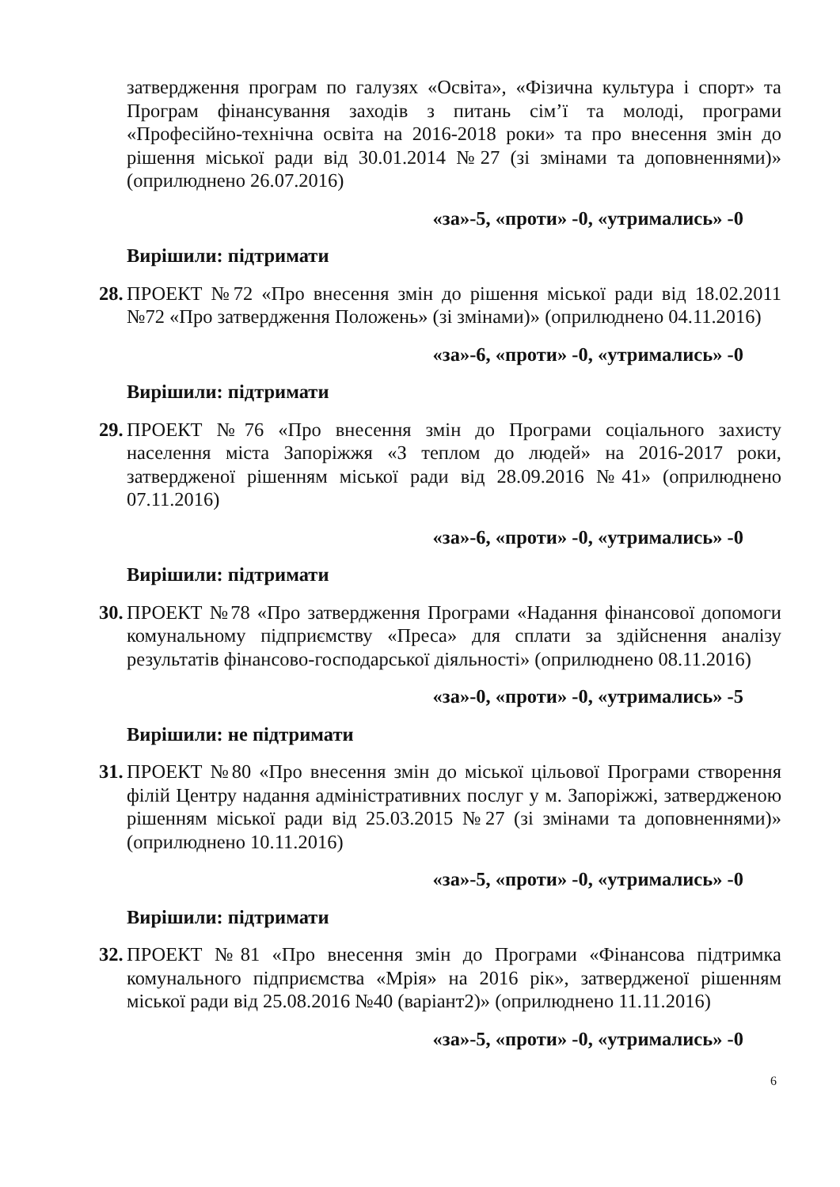затвердження програм по галузях «Освіта», «Фізична культура і спорт» та Програм фінансування заходів з питань сім’ї та молоді, програми «Професійно-технічна освіта на 2016-2018 роки» та про внесення змін до рішення міської ради від 30.01.2014 №27 (зі змінами та доповненнями)» (оприлюднено 26.07.2016)
«за»-5, «проти» -0, «утримались» -0
Вирішили: підтримати
28.
ПРОЕКТ №72 «Про внесення змін до рішення міської ради від 18.02.2011 №72 «Про затвердження Положень» (зі змінами)» (оприлюднено 04.11.2016)
«за»-6, «проти» -0, «утримались» -0
Вирішили: підтримати
29.
ПРОЕКТ №76 «Про внесення змін до Програми соціального захисту населення міста Запоріжжя «З теплом до людей» на 2016-2017 роки, затвердженої рішенням міської ради від 28.09.2016 №41» (оприлюднено 07.11.2016)
«за»-6, «проти» -0, «утримались» -0
Вирішили: підтримати
30.
ПРОЕКТ №78 «Про затвердження Програми «Надання фінансової допомоги комунальному підприємству «Преса» для сплати за здійснення аналізу результатів фінансово-господарської діяльності» (оприлюднено 08.11.2016)
«за»-0, «проти» -0, «утримались» -5
Вирішили: не підтримати
31.
ПРОЕКТ №80 «Про внесення змін до міської цільової Програми створення філій Центру надання адміністративних послуг у м. Запоріжжі, затвердженою рішенням міської ради від 25.03.2015 №27 (зі змінами та доповненнями)» (оприлюднено 10.11.2016)
«за»-5, «проти» -0, «утримались» -0
Вирішили: підтримати
32.
ПРОЕКТ №81 «Про внесення змін до Програми «Фінансова підтримка комунального підприємства «Мрія» на 2016 рік», затвердженої рішенням міської ради від 25.08.2016 №40 (варіант2)» (оприлюднено 11.11.2016)
«за»-5, «проти» -0, «утримались» -0
6